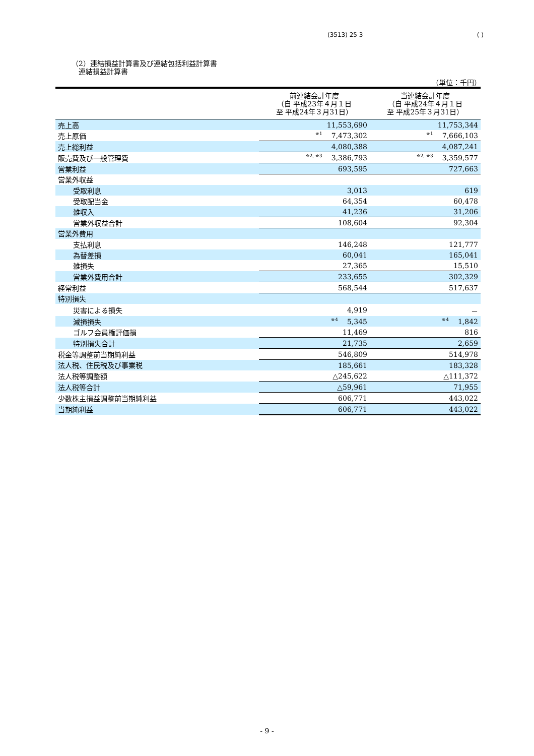(3513) 25 3 ( )
（2）連結損益計算書及び連結包括利益計算書
　連結損益計算書
（単位：千円）
| | 前連結会計年度 （自 平成23年４月１日 至 平成24年３月31日） | 当連結会計年度 （自 平成24年４月１日 至 平成25年３月31日） |
| --- | --- | --- |
| 売上高 | 11,553,690 | 11,753,344 |
| 売上原価 | ※1 7,473,302 | ※1 7,666,103 |
| 売上総利益 | 4,080,388 | 4,087,241 |
| 販売費及び一般管理費 | ※2, ※3 3,386,793 | ※2, ※3 3,359,577 |
| 営業利益 | 693,595 | 727,663 |
| 営業外収益 | | |
| 受取利息 | 3,013 | 619 |
| 受取配当金 | 64,354 | 60,478 |
| 雑収入 | 41,236 | 31,206 |
| 営業外収益合計 | 108,604 | 92,304 |
| 営業外費用 | | |
| 支払利息 | 146,248 | 121,777 |
| 為替差損 | 60,041 | 165,041 |
| 雑損失 | 27,365 | 15,510 |
| 営業外費用合計 | 233,655 | 302,329 |
| 経常利益 | 568,544 | 517,637 |
| 特別損失 | | |
| 災害による損失 | 4,919 | － |
| 減損損失 | ※4 5,345 | ※4 1,842 |
| ゴルフ会員権評価損 | 11,469 | 816 |
| 特別損失合計 | 21,735 | 2,659 |
| 税金等調整前当期純利益 | 546,809 | 514,978 |
| 法人税、住民税及び事業税 | 185,661 | 183,328 |
| 法人税等調整額 | △245,622 | △111,372 |
| 法人税等合計 | △59,961 | 71,955 |
| 少数株主損益調整前当期純利益 | 606,771 | 443,022 |
| 当期純利益 | 606,771 | 443,022 |
- 9 -